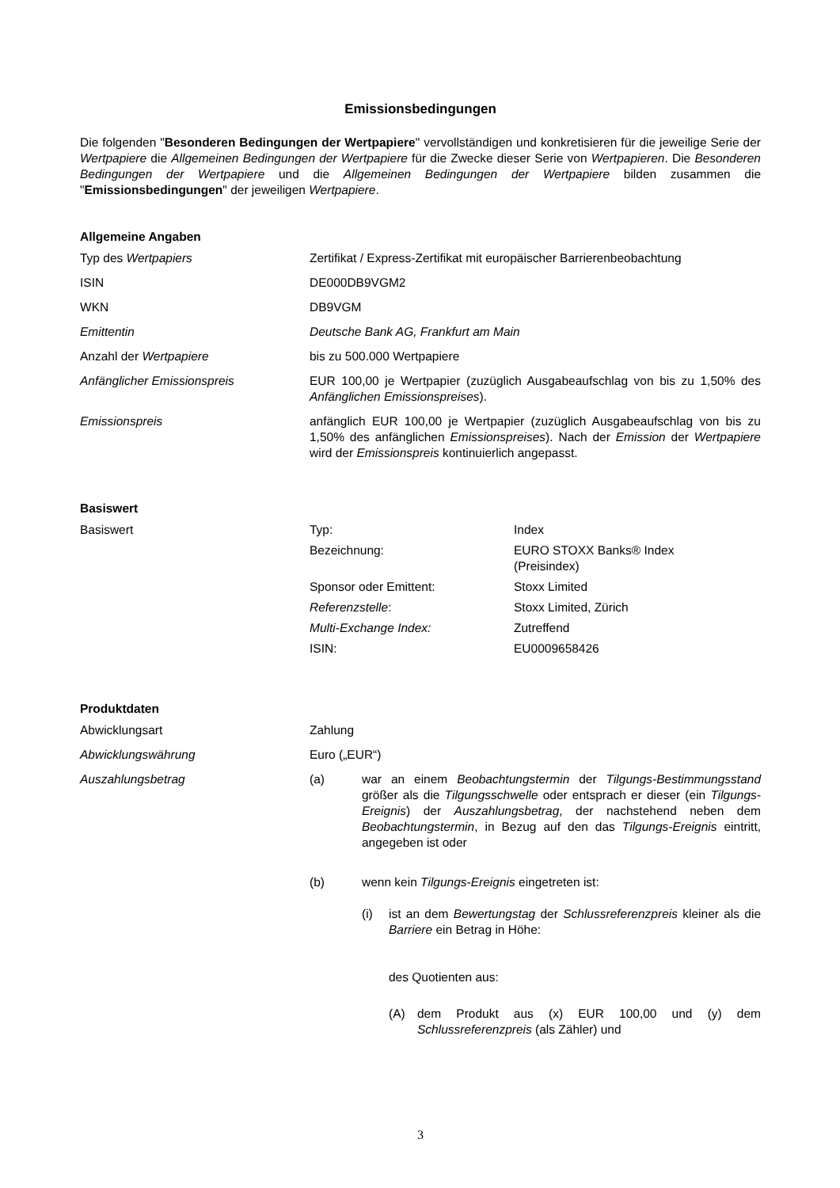Emissionsbedingungen
Die folgenden "Besonderen Bedingungen der Wertpapiere" vervollständigen und konkretisieren für die jeweilige Serie der Wertpapiere die Allgemeinen Bedingungen der Wertpapiere für die Zwecke dieser Serie von Wertpapieren. Die Besonderen Bedingungen der Wertpapiere und die Allgemeinen Bedingungen der Wertpapiere bilden zusammen die "Emissionsbedingungen" der jeweiligen Wertpapiere.
Allgemeine Angaben
| Typ des Wertpapiers | Zertifikat / Express-Zertifikat mit europäischer Barrierenbeobachtung |
| ISIN | DE000DB9VGM2 |
| WKN | DB9VGM |
| Emittentin | Deutsche Bank AG, Frankfurt am Main |
| Anzahl der Wertpapiere | bis zu 500.000 Wertpapiere |
| Anfänglicher Emissionspreis | EUR 100,00 je Wertpapier (zuzüglich Ausgabeaufschlag von bis zu 1,50% des Anfänglichen Emissionspreises ). |
| Emissionspreis | anfänglich EUR 100,00 je Wertpapier (zuzüglich Ausgabeaufschlag von bis zu 1,50% des anfänglichen Emissionspreises ). Nach der Emission der Wertpapiere wird der Emissionspreis kontinuierlich angepasst. |
Basiswert
| Basiswert | / Typ: / Index / / Bezeichnung: / EURO STOXX Banks® Index (Preisindex) / / Sponsor oder Emittent: / Stoxx Limited / / Referenzstelle : / Stoxx Limited, Zürich / / Multi-Exchange Index: / Zutreffend / / ISIN: / EU0009658426 / |
Produktdaten
| Abwicklungsart | Zahlung |
| Abwicklungswährung | Euro („EUR“) |
| Auszahlungsbetrag | / (a) / war an einem Beobachtungstermin der Tilgungs-Bestimmungsstand größer als die Tilgungsschwelle oder entsprach er dieser (ein Tilgungs-Ereignis ) der Auszahlungsbetrag , der nachstehend neben dem Beobachtungstermin , in Bezug auf den das Tilgungs-Ereignis eintritt, angegeben ist oder / / (b) / wenn kein Tilgungs-Ereignis eingetreten ist: / / / / (i) / ist an dem Bewertungstag der Schlussreferenzpreis kleiner als die Barriere ein Betrag in Höhe: des Quotienten aus: / / / / (A) / dem Produkt aus (x) EUR 100,00 und (y) dem Schlussreferenzpreis (als Zähler) und / / / |
3